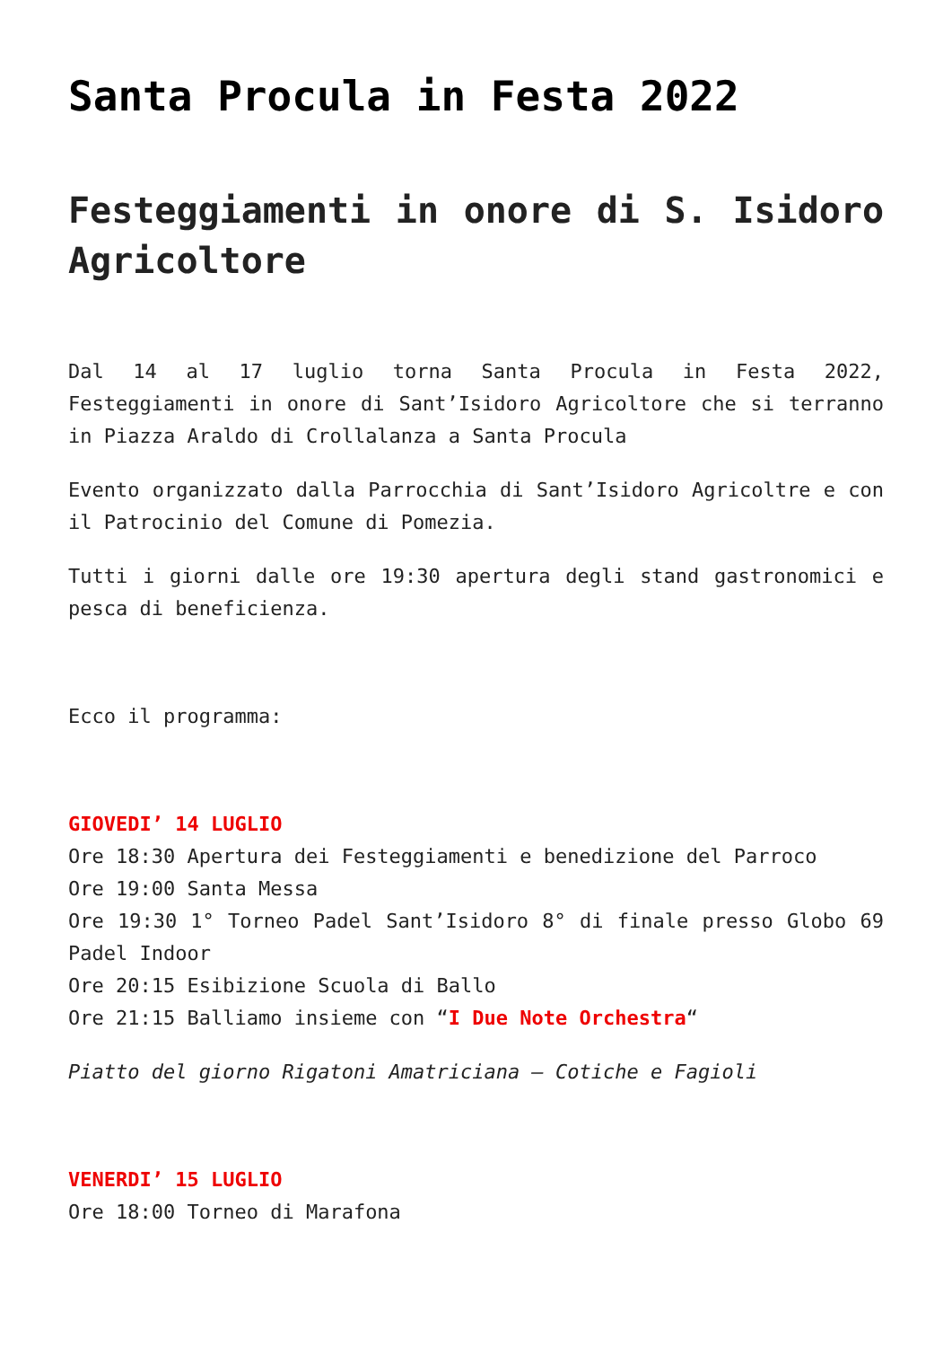Santa Procula in Festa 2022
Festeggiamenti in onore di S. Isidoro Agricoltore
Dal 14 al 17 luglio torna Santa Procula in Festa 2022, Festeggiamenti in onore di Sant’Isidoro Agricoltore che si terranno in Piazza Araldo di Crollalanza a Santa Procula
Evento organizzato dalla Parrocchia di Sant’Isidoro Agricoltre e con il Patrocinio del Comune di Pomezia.
Tutti i giorni dalle ore 19:30 apertura degli stand gastronomici e pesca di beneficienza.
Ecco il programma:
GIOVEDI’ 14 LUGLIO
Ore 18:30 Apertura dei Festeggiamenti e benedizione del Parroco
Ore 19:00 Santa Messa
Ore 19:30 1° Torneo Padel Sant’Isidoro 8° di finale presso Globo 69 Padel Indoor
Ore 20:15 Esibizione Scuola di Ballo
Ore 21:15 Balliamo insieme con “I Due Note Orchestra“
Piatto del giorno Rigatoni Amatriciana – Cotiche e Fagioli
VENERDI’ 15 LUGLIO
Ore 18:00 Torneo di Marafona